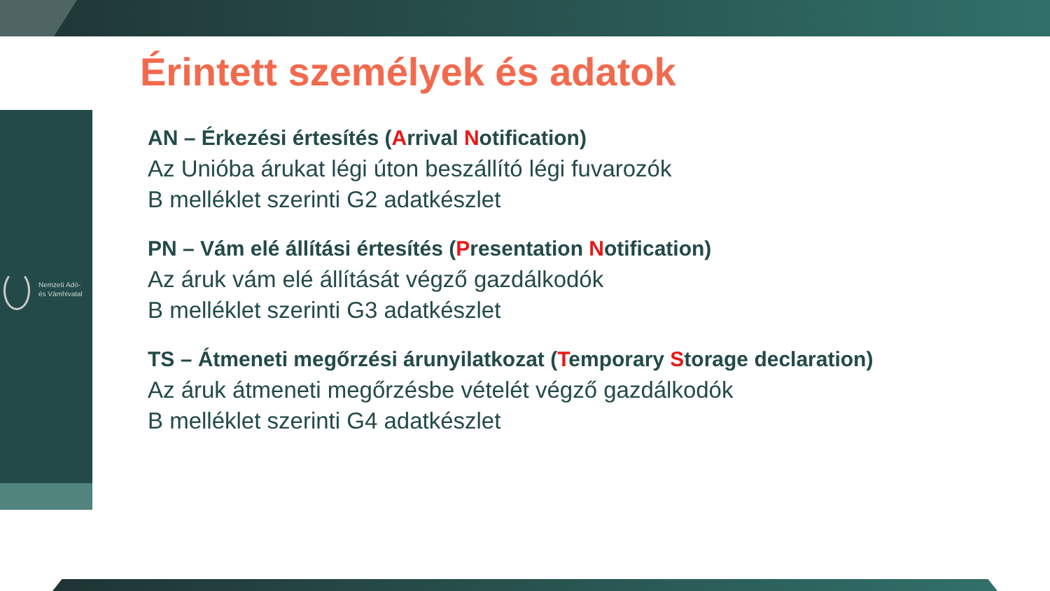Nemzeti Adó-
és Vámhivatal
Érintett személyek és adatok
AN – Érkezési értesítés (Arrival Notification)
Az Unióba árukat légi úton beszállító légi fuvarozók
B melléklet szerinti G2 adatkészlet
PN – Vám elé állítási értesítés (Presentation Notification)
Az áruk vám elé állítását végző gazdálkodók
B melléklet szerinti G3 adatkészlet
TS – Átmeneti megőrzési árunyilatkozat (Temporary Storage declaration)
Az áruk átmeneti megőrzésbe vételét végző gazdálkodók
B melléklet szerinti G4 adatkészlet